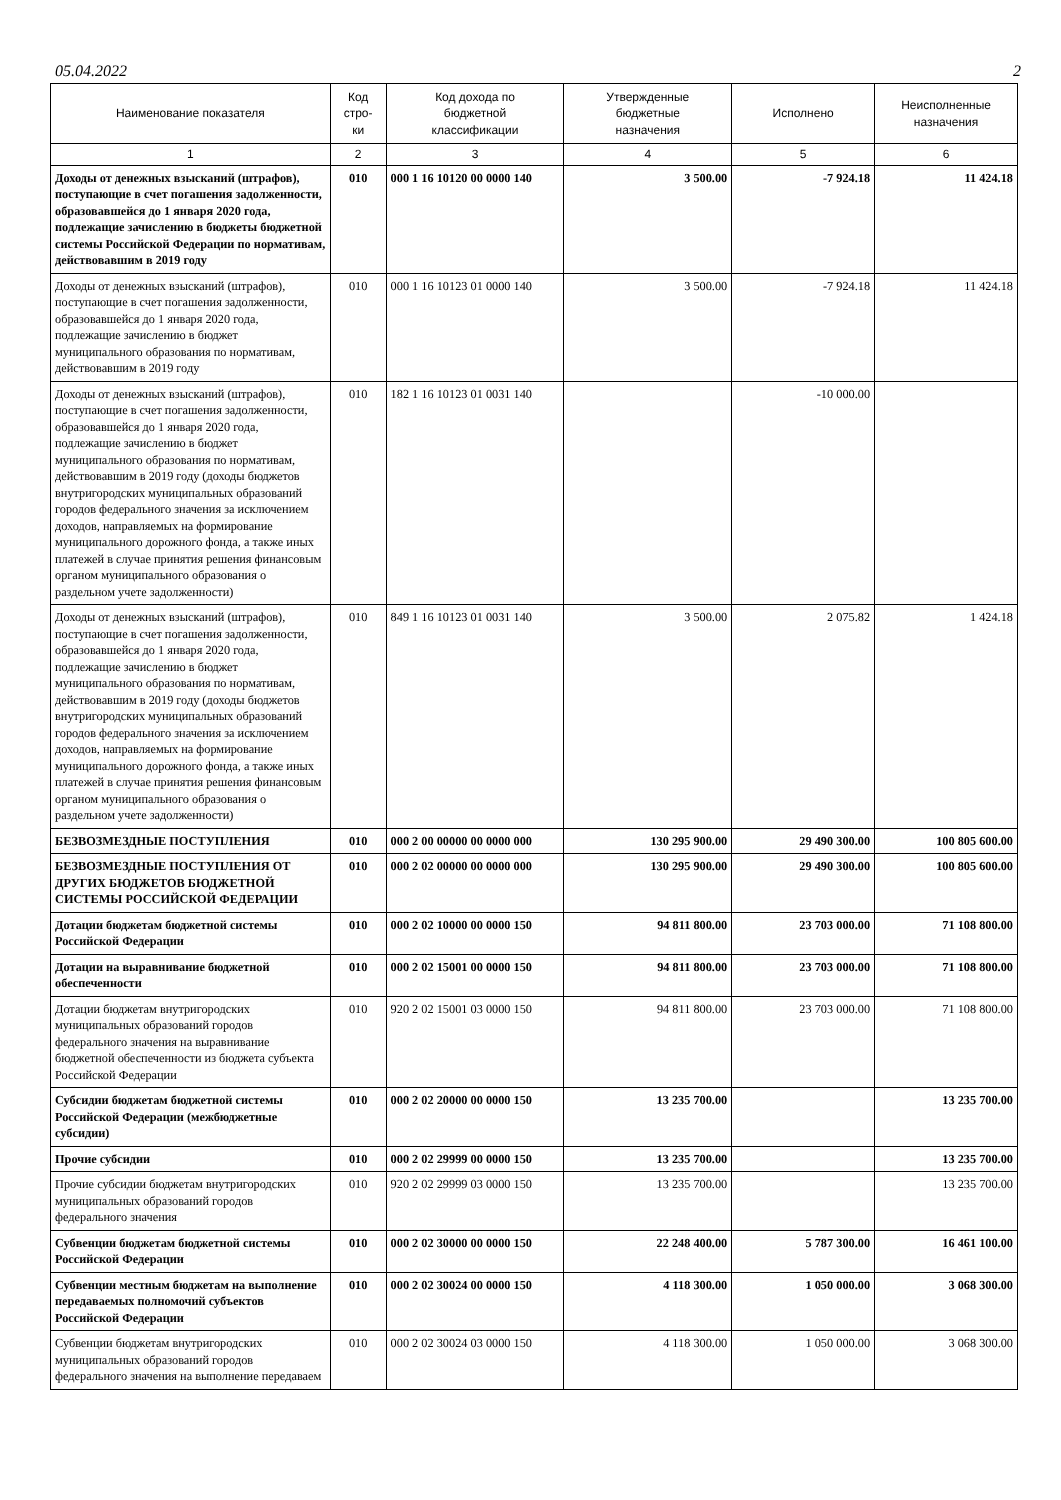05.04.2022 2
| Наименование показателя | Код стро- ки | Код дохода по бюджетной классификации | Утвержденные бюджетные назначения | Исполнено | Неисполненные назначения |
| --- | --- | --- | --- | --- | --- |
| 1 | 2 | 3 | 4 | 5 | 6 |
| Доходы от денежных взысканий (штрафов), поступающие в счет погашения задолженности, образовавшейся до 1 января 2020 года, подлежащие зачислению в бюджеты бюджетной системы Российской Федерации по нормативам, действовавшим в 2019 году | 010 | 000 1 16 10120 00 0000 140 | 3 500.00 | -7 924.18 | 11 424.18 |
| Доходы от денежных взысканий (штрафов), поступающие в счет погашения задолженности, образовавшейся до 1 января 2020 года, подлежащие зачислению в бюджет муниципального образования по нормативам, действовавшим в 2019 году | 010 | 000 1 16 10123 01 0000 140 | 3 500.00 | -7 924.18 | 11 424.18 |
| Доходы от денежных взысканий (штрафов), поступающие в счет погашения задолженности, образовавшейся до 1 января 2020 года, подлежащие зачислению в бюджет муниципального образования по нормативам, действовавшим в 2019 году (доходы бюджетов внутригородских муниципальных образований городов федерального значения за исключением доходов, направляемых на формирование муниципального дорожного фонда, а также иных платежей в случае принятия решения финансовым органом муниципального образования о раздельном учете задолженности) | 010 | 182 1 16 10123 01 0031 140 | | -10 000.00 | |
| Доходы от денежных взысканий (штрафов), поступающие в счет погашения задолженности, образовавшейся до 1 января 2020 года, подлежащие зачислению в бюджет муниципального образования по нормативам, действовавшим в 2019 году (доходы бюджетов внутригородских муниципальных образований городов федерального значения за исключением доходов, направляемых на формирование муниципального дорожного фонда, а также иных платежей в случае принятия решения финансовым органом муниципального образования о раздельном учете задолженности) | 010 | 849 1 16 10123 01 0031 140 | 3 500.00 | 2 075.82 | 1 424.18 |
| БЕЗВОЗМЕЗДНЫЕ ПОСТУПЛЕНИЯ | 010 | 000 2 00 00000 00 0000 000 | 130 295 900.00 | 29 490 300.00 | 100 805 600.00 |
| БЕЗВОЗМЕЗДНЫЕ ПОСТУПЛЕНИЯ ОТ ДРУГИХ БЮДЖЕТОВ БЮДЖЕТНОЙ СИСТЕМЫ РОССИЙСКОЙ ФЕДЕРАЦИИ | 010 | 000 2 02 00000 00 0000 000 | 130 295 900.00 | 29 490 300.00 | 100 805 600.00 |
| Дотации бюджетам бюджетной системы Российской Федерации | 010 | 000 2 02 10000 00 0000 150 | 94 811 800.00 | 23 703 000.00 | 71 108 800.00 |
| Дотации на выравнивание бюджетной обеспеченности | 010 | 000 2 02 15001 00 0000 150 | 94 811 800.00 | 23 703 000.00 | 71 108 800.00 |
| Дотации бюджетам внутригородских муниципальных образований городов федерального значения на выравнивание бюджетной обеспеченности из бюджета субъекта Российской Федерации | 010 | 920 2 02 15001 03 0000 150 | 94 811 800.00 | 23 703 000.00 | 71 108 800.00 |
| Субсидии бюджетам бюджетной системы Российской Федерации (межбюджетные субсидии) | 010 | 000 2 02 20000 00 0000 150 | 13 235 700.00 | | 13 235 700.00 |
| Прочие субсидии | 010 | 000 2 02 29999 00 0000 150 | 13 235 700.00 | | 13 235 700.00 |
| Прочие субсидии бюджетам внутригородских муниципальных образований городов федерального значения | 010 | 920 2 02 29999 03 0000 150 | 13 235 700.00 | | 13 235 700.00 |
| Субвенции бюджетам бюджетной системы Российской Федерации | 010 | 000 2 02 30000 00 0000 150 | 22 248 400.00 | 5 787 300.00 | 16 461 100.00 |
| Субвенции местным бюджетам на выполнение передаваемых полномочий субъектов Российской Федерации | 010 | 000 2 02 30024 00 0000 150 | 4 118 300.00 | 1 050 000.00 | 3 068 300.00 |
| Субвенции бюджетам внутригородских муниципальных образований городов федерального значения на выполнение передаваем | 010 | 000 2 02 30024 03 0000 150 | 4 118 300.00 | 1 050 000.00 | 3 068 300.00 |